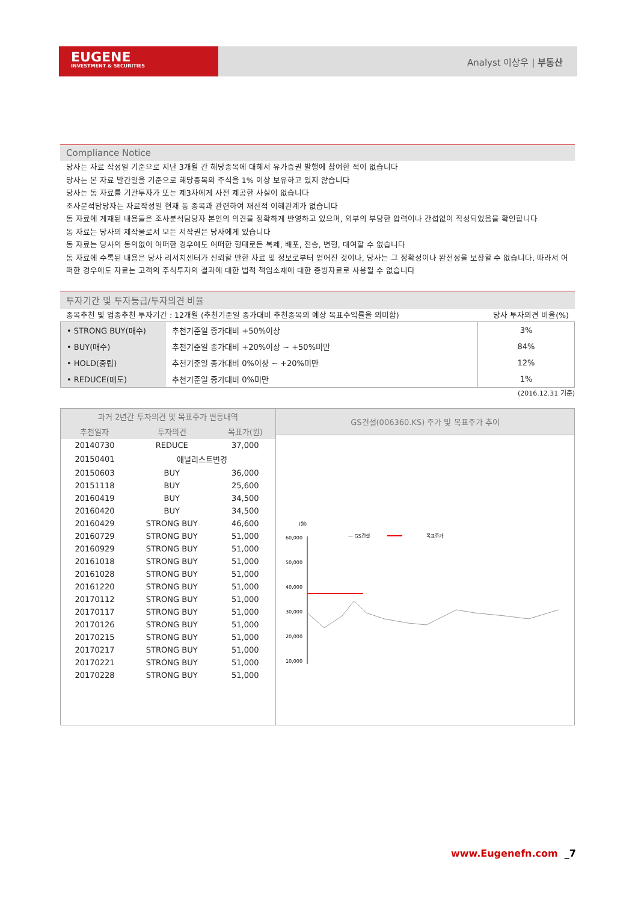EUGENE
INVESTMENT & SECURITIES
Analyst 이상우 | 부동산
Compliance Notice
당사는 자료 작성일 기준으로 지난 3개월 간 해당종목에 대해서 유가증권 발행에 참여한 적이 없습니다
당사는 본 자료 발간일을 기준으로 해당종목의 주식을 1% 이상 보유하고 있지 않습니다
당사는 동 자료를 기관투자가 또는 제3자에게 사전 제공한 사실이 없습니다
조사분석담당자는 자료작성일 현재 동 종목과 관련하여 재산적 이해관계가 없습니다
동 자료에 게재된 내용들은 조사분석담당자 본인의 의견을 정확하게 반영하고 있으며, 외부의 부당한 압력이나 간섭없이 작성되었음을 확인합니다
동 자료는 당사의 제작물로서 모든 저작권은 당사에게 있습니다
동 자료는 당사의 동의없이 어떠한 경우에도 어떠한 형태로든 복제, 배포, 전송, 변형, 대여할 수 없습니다
동 자료에 수록된 내용은 당사 리서치센터가 신뢰할 만한 자료 및 정보로부터 얻어진 것이나, 당사는 그 정확성이나 완전성을 보장할 수 없습니다. 따라서 어떠한 경우에도 자료는 고객의 주식투자의 결과에 대한 법적 책임소재에 대한 증빙자료로 사용될 수 없습니다
투자기간 및 투자등급/투자의견 비율
종목추천 및 업종추천 투자기간 : 12개월 (추천기준일 종가대비 추천종목의 예상 목표수익률을 의미함) 당사 투자의견 비율(%)
| • STRONG BUY(매수) | 추천기준일 종가대비 +50%이상 | 3% |
| • BUY(매수) | 추천기준일 종가대비 +20%이상 ~ +50%미만 | 84% |
| • HOLD(중립) | 추천기준일 종가대비 0%이상 ~ +20%미만 | 12% |
| • REDUCE(매도) | 추천기준일 종가대비 0%미만 | 1% |
(2016.12.31 기준)
| 과거 2년간 투자의견 및 목표주가 변동내역 | | |
| --- | --- | --- |
| 추천일자 | 투자의견 | 목표가(원) |
| 20140730 | REDUCE | 37,000 |
| 20150401 | 애널리스트변경 | |
| 20150603 | BUY | 36,000 |
| 20151118 | BUY | 25,600 |
| 20160419 | BUY | 34,500 |
| 20160420 | BUY | 34,500 |
| 20160429 | STRONG BUY | 46,600 |
| 20160729 | STRONG BUY | 51,000 |
| 20160929 | STRONG BUY | 51,000 |
| 20161018 | STRONG BUY | 51,000 |
| 20161028 | STRONG BUY | 51,000 |
| 20161220 | STRONG BUY | 51,000 |
| 20170112 | STRONG BUY | 51,000 |
| 20170117 | STRONG BUY | 51,000 |
| 20170126 | STRONG BUY | 51,000 |
| 20170215 | STRONG BUY | 51,000 |
| 20170217 | STRONG BUY | 51,000 |
| 20170221 | STRONG BUY | 51,000 |
| 20170228 | STRONG BUY | 51,000 |
GS건설(006360.KS) 주가 및 목표주가 추이
(원)
— GS건설
목표주가
60,000
50,000
40,000
30,000
20,000
10,000
www.Eugenefn.com _7